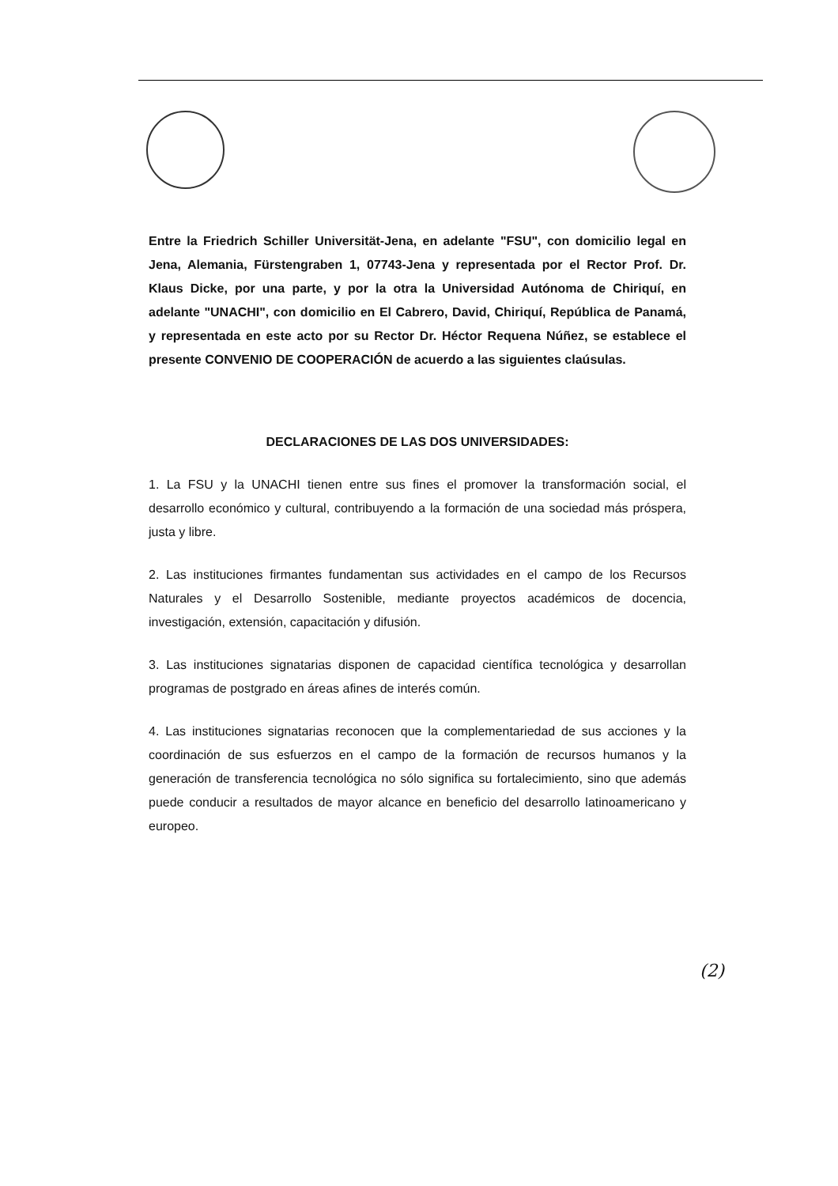Entre la Friedrich Schiller Universität-Jena, en adelante "FSU", con domicilio legal en Jena, Alemania, Fürstengraben 1, 07743-Jena y representada por el Rector Prof. Dr. Klaus Dicke, por una parte, y por la otra la Universidad Autónoma de Chiriquí, en adelante "UNACHI", con domicilio en El Cabrero, David, Chiriquí, República de Panamá, y representada en este acto por su Rector Dr. Héctor Requena Núñez, se establece el presente CONVENIO DE COOPERACIÓN de acuerdo a las siguientes claúsulas.
DECLARACIONES DE LAS DOS UNIVERSIDADES:
1. La FSU y la UNACHI tienen entre sus fines el promover la transformación social, el desarrollo económico y cultural, contribuyendo a la formación de una sociedad más próspera, justa y libre.
2. Las instituciones firmantes fundamentan sus actividades en el campo de los Recursos Naturales y el Desarrollo Sostenible, mediante proyectos académicos de docencia, investigación, extensión, capacitación y difusión.
3. Las instituciones signatarias disponen de capacidad científica tecnológica y desarrollan programas de postgrado en áreas afines de interés común.
4. Las instituciones signatarias reconocen que la complementariedad de sus acciones y la coordinación de sus esfuerzos en el campo de la formación de recursos humanos y la generación de transferencia tecnológica no sólo significa su fortalecimiento, sino que además puede conducir a resultados de mayor alcance en beneficio del desarrollo latinoamericano y europeo.
(2)